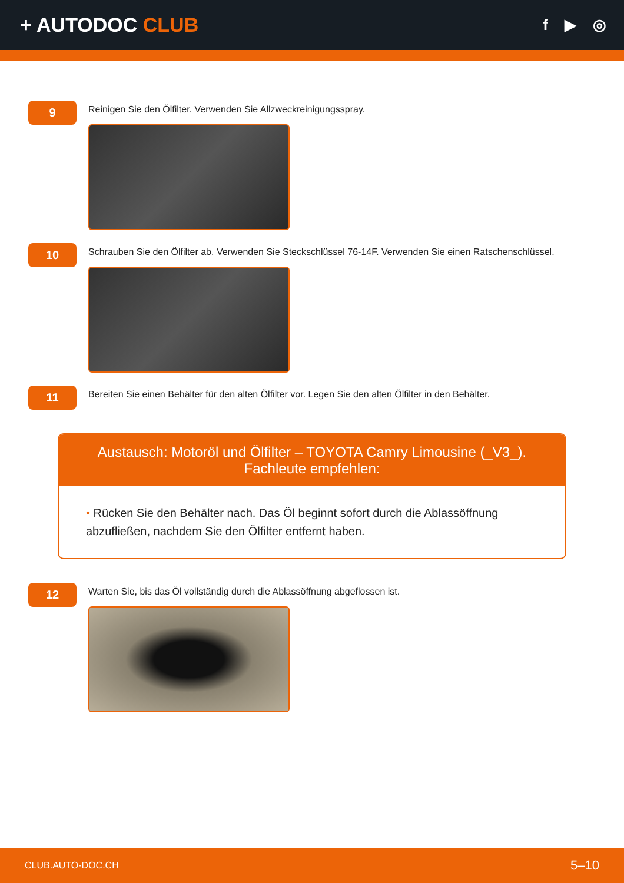+ AUTODOC CLUB
f ▶ ◎
9
Reinigen Sie den Ölfilter. Verwenden Sie Allzweckreinigungsspray.
10
Schrauben Sie den Ölfilter ab. Verwenden Sie Steckschlüssel 76-14F. Verwenden Sie einen Ratschenschlüssel.
11
Bereiten Sie einen Behälter für den alten Ölfilter vor. Legen Sie den alten Ölfilter in den Behälter.
Austausch: Motoröl und Ölfilter – TOYOTA Camry Limousine (_V3_). Fachleute empfehlen:
• Rücken Sie den Behälter nach. Das Öl beginnt sofort durch die Ablassöffnung abzufließen, nachdem Sie den Ölfilter entfernt haben.
12
Warten Sie, bis das Öl vollständig durch die Ablassöffnung abgeflossen ist.
CLUB.AUTO-DOC.CH 5–10